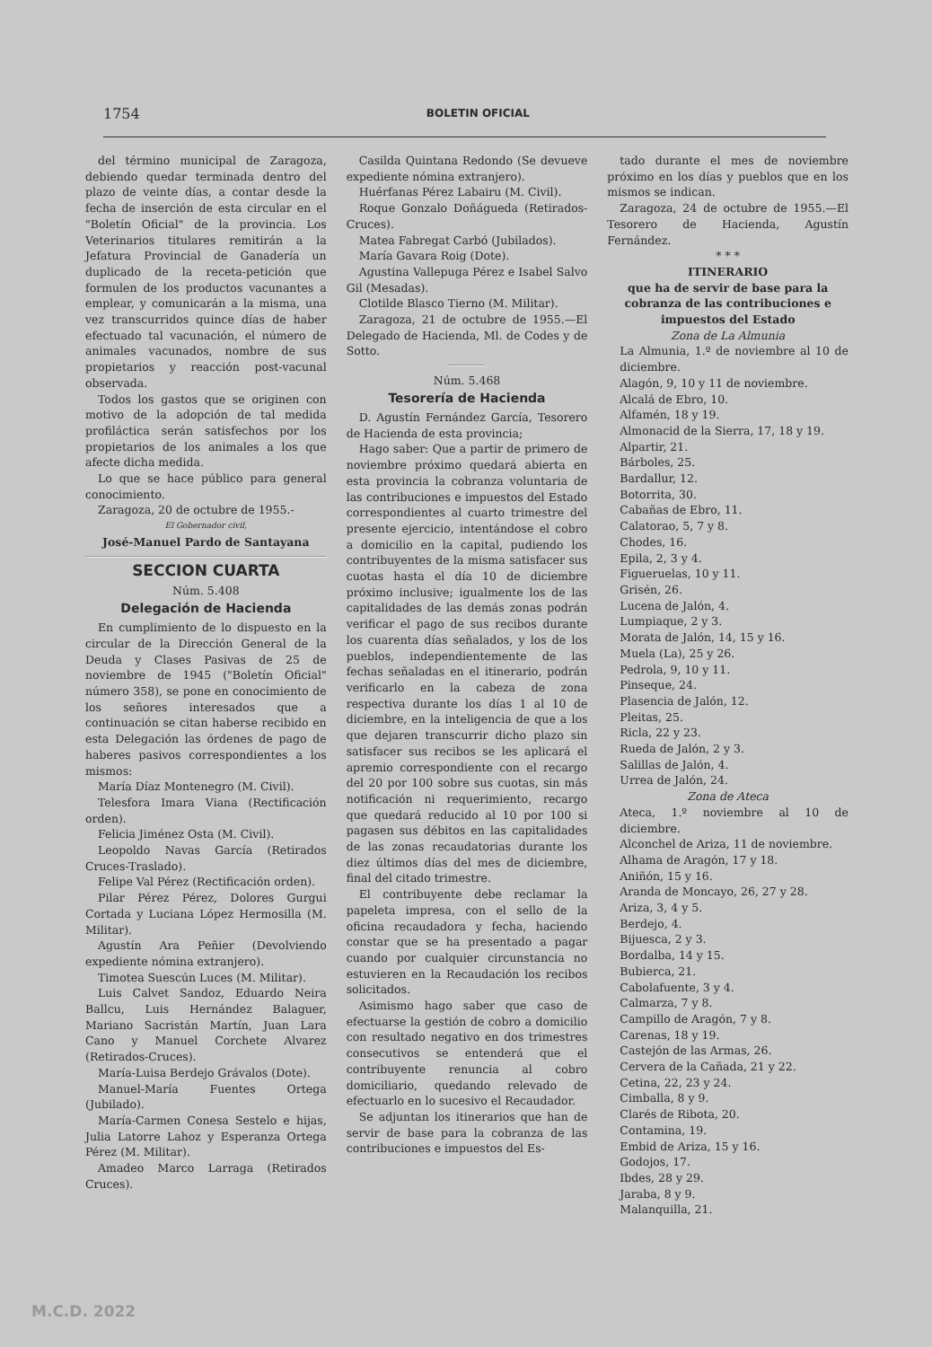1754 BOLETIN OFICIAL
del término municipal de Zaragoza, debiendo quedar terminada dentro del plazo de veinte días, a contar desde la fecha de inserción de esta circular en el "Boletín Oficial" de la provincia. Los Veterinarios titulares remitirán a la Jefatura Provincial de Ganadería un duplicado de la receta-petición que formulen de los productos vacunantes a emplear, y comunicarán a la misma, una vez transcurridos quince días de haber efectuado tal vacunación, el número de animales vacunados, nombre de sus propietarios y reacción post-vacunal observada.
Todos los gastos que se originen con motivo de la adopción de tal medida profiláctica serán satisfechos por los propietarios de los animales a los que afecte dicha medida.
Lo que se hace público para general conocimiento.
Zaragoza, 20 de octubre de 1955.-
El Gobernador civil,
José-Manuel Pardo de Santayana
SECCION CUARTA
Núm. 5.408
Delegación de Hacienda
En cumplimiento de lo dispuesto en la circular de la Dirección General de la Deuda y Clases Pasivas de 25 de noviembre de 1945 ("Boletín Oficial" número 358), se pone en conocimiento de los señores interesados que a continuación se citan haberse recibido en esta Delegación las órdenes de pago de haberes pasivos correspondientes a los mismos:
María Díaz Montenegro (M. Civil).
Telesfora Imara Viana (Rectificación orden).
Felicia Jiménez Osta (M. Civil).
Leopoldo Navas García (Retirados Cruces-Traslado).
Felipe Val Pérez (Rectificación orden).
Pilar Pérez Pérez, Dolores Gurgui Cortada y Luciana López Hermosilla (M. Militar).
Agustín Ara Peñier (Devolviendo expediente nómina extranjero).
Timotea Suescún Luces (M. Militar).
Luis Calvet Sandoz, Eduardo Neira Ballcu, Luis Hernández Balaguer, Mariano Sacristán Martín, Juan Lara Cano y Manuel Corchete Alvarez (Retirados-Cruces).
María-Luisa Berdejo Grávalos (Dote).
Manuel-María Fuentes Ortega (Jubilado).
María-Carmen Conesa Sestelo e hijas, Julia Latorre Lahoz y Esperanza Ortega Pérez (M. Militar).
Amadeo Marco Larraga (Retirados Cruces).
Casilda Quintana Redondo (Se devueve expediente nómina extranjero).
Huérfanas Pérez Labairu (M. Civil).
Roque Gonzalo Doñágueda (Retirados-Cruces).
Matea Fabregat Carbó (Jubilados).
María Gavara Roig (Dote).
Agustina Vallepuga Pérez e Isabel Salvo Gil (Mesadas).
Clotilde Blasco Tierno (M. Militar).
Zaragoza, 21 de octubre de 1955.—El Delegado de Hacienda, Ml. de Codes y de Sotto.
Núm. 5.468
Tesorería de Hacienda
D. Agustín Fernández García, Tesorero de Hacienda de esta provincia;
Hago saber: Que a partir de primero de noviembre próximo quedará abierta en esta provincia la cobranza voluntaria de las contribuciones e impuestos del Estado correspondientes al cuarto trimestre del presente ejercicio, intentándose el cobro a domicilio en la capital, pudiendo los contribuyentes de la misma satisfacer sus cuotas hasta el día 10 de diciembre próximo inclusive; igualmente los de las capitalidades de las demás zonas podrán verificar el pago de sus recibos durante los cuarenta días señalados, y los de los pueblos, independientemente de las fechas señaladas en el itinerario, podrán verificarlo en la cabeza de zona respectiva durante los días 1 al 10 de diciembre, en la inteligencia de que a los que dejaren transcurrir dicho plazo sin satisfacer sus recibos se les aplicará el apremio correspondiente con el recargo del 20 por 100 sobre sus cuotas, sin más notificación ni requerimiento, recargo que quedará reducido al 10 por 100 si pagasen sus débitos en las capitalidades de las zonas recaudatorias durante los diez últimos días del mes de diciembre, final del citado trimestre.
El contribuyente debe reclamar la papeleta impresa, con el sello de la oficina recaudadora y fecha, haciendo constar que se ha presentado a pagar cuando por cualquier circunstancia no estuvieren en la Recaudación los recibos solicitados.
Asimismo hago saber que caso de efectuarse la gestión de cobro a domicilio con resultado negativo en dos trimestres consecutivos se entenderá que el contribuyente renuncia al cobro domiciliario, quedando relevado de efectuarlo en lo sucesivo el Recaudador.
Se adjuntan los itinerarios que han de servir de base para la cobranza de las contribuciones e impuestos del Es-
tado durante el mes de noviembre próximo en los días y pueblos que en los mismos se indican.
Zaragoza, 24 de octubre de 1955.—El Tesorero de Hacienda, Agustín Fernández.
* * *
ITINERARIO
que ha de servir de base para la cobranza de las contribuciones e impuestos del Estado
Zona de La Almunia
La Almunia, 1.º de noviembre al 10 de diciembre.
Alagón, 9, 10 y 11 de noviembre.
Alcalá de Ebro, 10.
Alfamén, 18 y 19.
Almonacid de la Sierra, 17, 18 y 19.
Alpartir, 21.
Bárboles, 25.
Bardallur, 12.
Botorrita, 30.
Cabañas de Ebro, 11.
Calatorao, 5, 7 y 8.
Chodes, 16.
Epila, 2, 3 y 4.
Figueruelas, 10 y 11.
Grisén, 26.
Lucena de Jalón, 4.
Lumpiaque, 2 y 3.
Morata de Jalón, 14, 15 y 16.
Muela (La), 25 y 26.
Pedrola, 9, 10 y 11.
Pinseque, 24.
Plasencia de Jalón, 12.
Pleitas, 25.
Ricla, 22 y 23.
Rueda de Jalón, 2 y 3.
Salillas de Jalón, 4.
Urrea de Jalón, 24.
Zona de Ateca
Ateca, 1.º noviembre al 10 de diciembre.
Alconchel de Ariza, 11 de noviembre.
Alhama de Aragón, 17 y 18.
Aniñón, 15 y 16.
Aranda de Moncayo, 26, 27 y 28.
Ariza, 3, 4 y 5.
Berdejo, 4.
Bijuesca, 2 y 3.
Bordalba, 14 y 15.
Bubierca, 21.
Cabolafuente, 3 y 4.
Calmarza, 7 y 8.
Campillo de Aragón, 7 y 8.
Carenas, 18 y 19.
Castejón de las Armas, 26.
Cervera de la Cañada, 21 y 22.
Cetina, 22, 23 y 24.
Cimballa, 8 y 9.
Clarés de Ribota, 20.
Contamina, 19.
Embid de Ariza, 15 y 16.
Godojos, 17.
Ibdes, 28 y 29.
Jaraba, 8 y 9.
Malanquilla, 21.
M.C.D. 2022